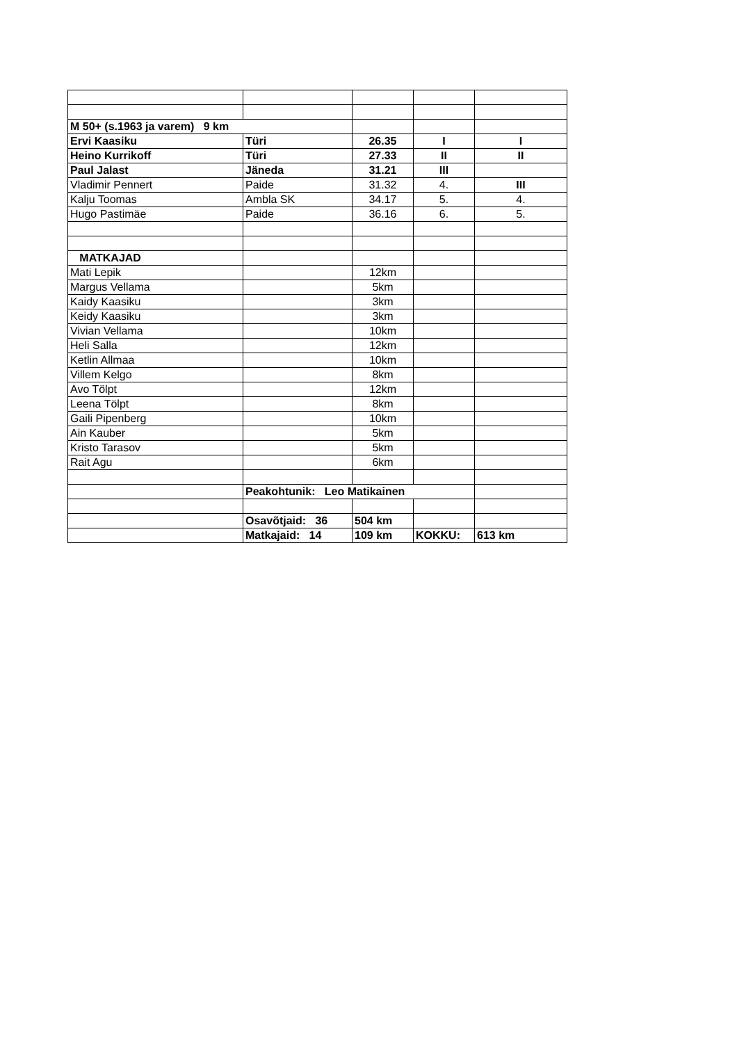| M 50+ (s.1963 ja varem) 9 km | | | | |
| Ervi Kaasiku | Türi | 26.35 | I | I |
| Heino Kurrikoff | Türi | 27.33 | II | II |
| Paul Jalast | Jäneda | 31.21 | III | |
| Vladimir Pennert | Paide | 31.32 | 4. | III |
| Kalju Toomas | Ambla SK | 34.17 | 5. | 4. |
| Hugo Pastimäe | Paide | 36.16 | 6. | 5. |
| MATKAJAD | | | | |
| Mati Lepik | | 12km | | |
| Margus Vellama | | 5km | | |
| Kaidy Kaasiku | | 3km | | |
| Keidy Kaasiku | | 3km | | |
| Vivian Vellama | | 10km | | |
| Heli Salla | | 12km | | |
| Ketlin Allmaa | | 10km | | |
| Villem Kelgo | | 8km | | |
| Avo Tölpt | | 12km | | |
| Leena Tölpt | | 8km | | |
| Gaili Pipenberg | | 10km | | |
| Ain Kauber | | 5km | | |
| Kristo Tarasov | | 5km | | |
| Rait Agu | | 6km | | |
| | Peakohtunik: Leo Matikainen | | | |
| | Osavõtjaid: 36 | 504 km | | |
| | Matkajaid: 14 | 109 km | KOKKU: | 613 km |